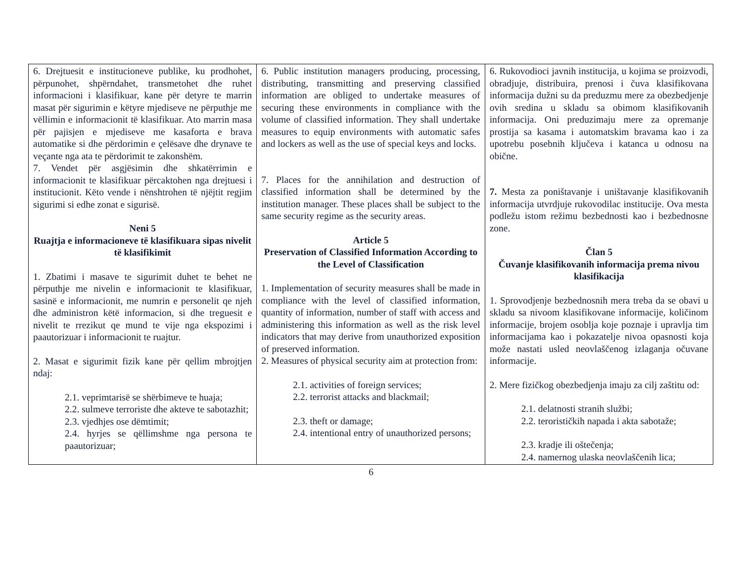| 6. Drejtuesit e institucioneve publike, ku prodhohet, përpunohet, shpërndahet, transmetohet dhe ruhet informacioni i klasifikuar, kane për detyre te marrin masat për sigurimin e këtyre mjediseve ne përputhje me vëllimin e informacionit të klasifikuar. Ato marrin masa për pajisjen e mjediseve me kasaforta e brava automatike si dhe përdorimin e çelësave dhe drynave te veçante nga ata te përdorimit te zakonshëm. 7. Vendet për asgjësimin dhe shkatërrimin e informacionit te klasifikuar përcaktohen nga drejtuesi i institucionit. Këto vende i nënshtrohen të njëjtit regjim sigurimi si edhe zonat e sigurisë. Neni 5 Ruajtja e informacioneve të klasifikuara sipas nivelit të klasifikimit 1. Zbatimi i masave te sigurimit duhet te behet ne përputhje me nivelin e informacionit te klasifikuar, sasinë e informacionit, me numrin e personelit qe njeh dhe administron këtë informacion, si dhe treguesit e nivelit te rrezikut qe mund te vije nga ekspozimi i paautorizuar i informacionit te ruajtur. 2. Masat e sigurimit fizik kane për qellim mbrojtjen ndaj: 2.1. veprimtarisë se shërbimeve te huaja; 2.2. sulmeve terroriste dhe akteve te sabotazhit; 2.3. vjedhjes ose dëmtimit; 2.4. hyrjes se qëllimshme nga persona te paautorizuar; | 6. Public institution managers producing, processing, distributing, transmitting and preserving classified information are obliged to undertake measures of securing these environments in compliance with the volume of classified information. They shall undertake measures to equip environments with automatic safes and lockers as well as the use of special keys and locks. 7. Places for the annihilation and destruction of classified information shall be determined by the institution manager. These places shall be subject to the same security regime as the security areas. Article 5 Preservation of Classified Information According to the Level of Classification 1. Implementation of security measures shall be made in compliance with the level of classified information, quantity of information, number of staff with access and administering this information as well as the risk level indicators that may derive from unauthorized exposition of preserved information. 2. Measures of physical security aim at protection from: 2.1. activities of foreign services; 2.2. terrorist attacks and blackmail; 2.3. theft or damage; 2.4. intentional entry of unauthorized persons; | 6. Rukovodioci javnih institucija, u kojima se proizvodi, obradjuje, distribuira, prenosi i čuva klasifikovana informacija dužni su da preduzmu mere za obezbedjenje ovih sredina u skladu sa obimom klasifikovanih informacija. Oni preduzimaju mere za opremanje prostija sa kasama i automatskim bravama kao i za upotrebu posebnih ključeva i katanca u odnosu na obične. 7. Mesta za poništavanje i uništavanje klasifikovanih informacija utvrdjuje rukovodilac institucije. Ova mesta podležu istom režimu bezbednosti kao i bezbednosne zone. Član 5 Čuvanje klasifikovanih informacija prema nivou klasifikacija 1. Sprovodjenje bezbednosnih mera treba da se obavi u skladu sa nivoom klasifikovane informacije, količinom informacije, brojem osoblja koje poznaje i upravlja tim informacijama kao i pokazatelje nivoa opasnosti koja može nastati usled neovlaščenog izlaganja očuvane informacije. 2. Mere fizičkog obezbedjenja imaju za cilj zaštitu od: 2.1. delatnosti stranih službi; 2.2. terorističkih napada i akta sabotaže; 2.3. kradje ili oštečenja; 2.4. namernog ulaska neovlaščenih lica; |
6